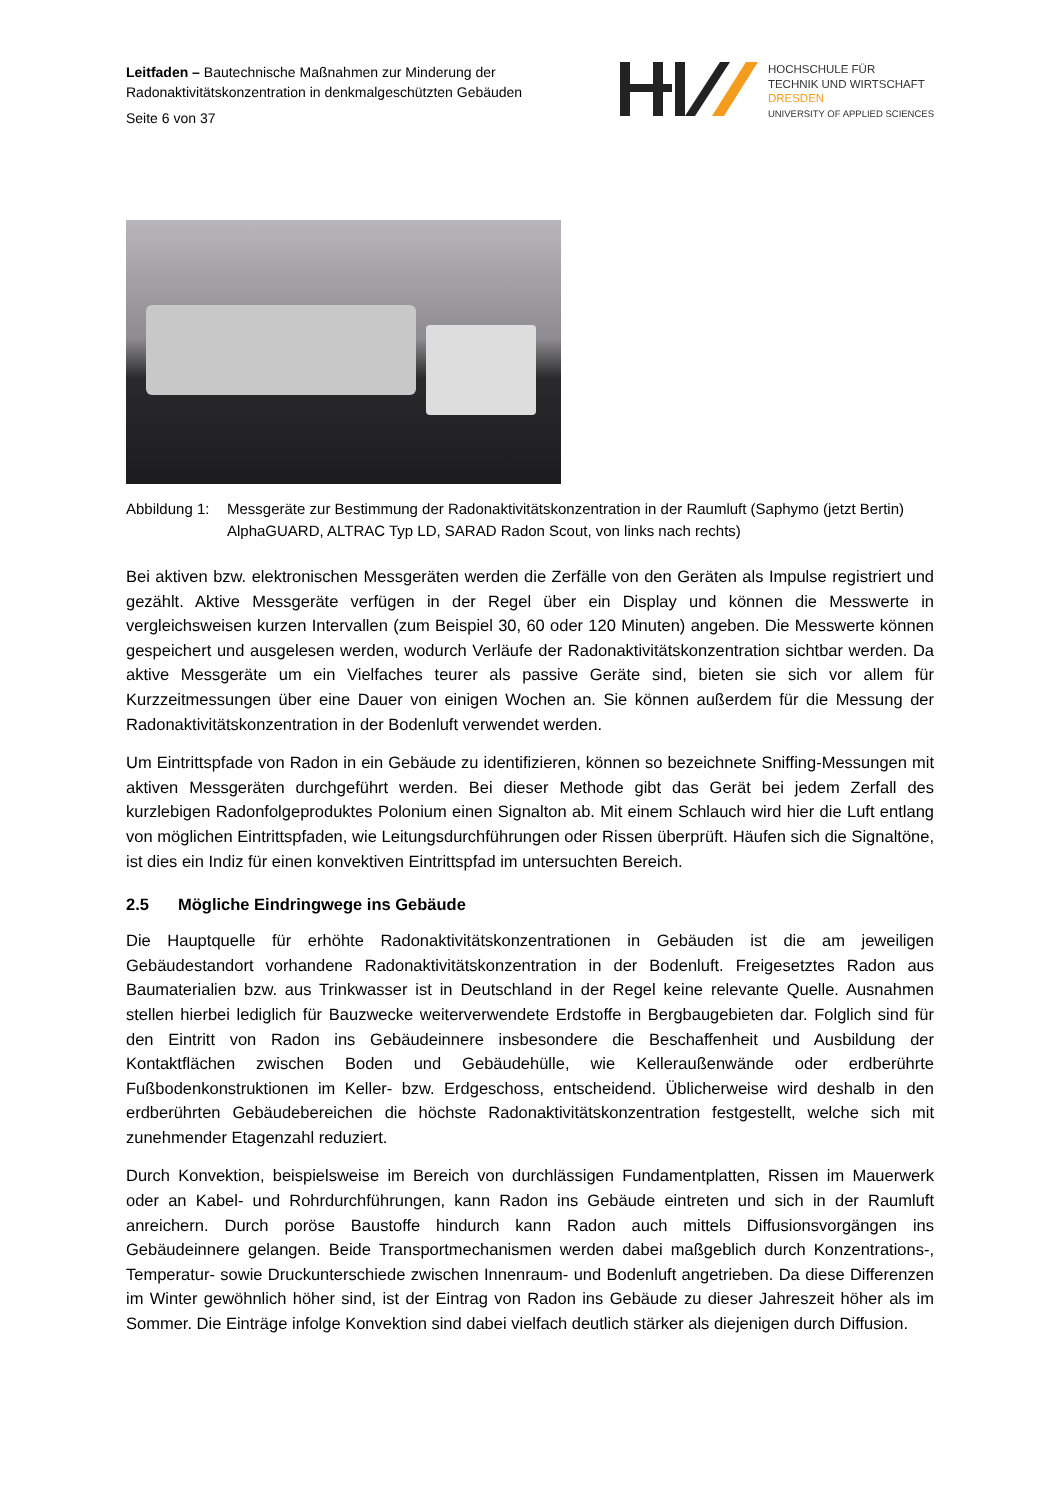Leitfaden – Bautechnische Maßnahmen zur Minderung der
Radonaktivitätskonzentration in denkmalgeschützten Gebäuden
Seite 6 von 37
HOCHSCHULE FÜR
TECHNIK UND WIRTSCHAFT
DRESDEN
UNIVERSITY OF APPLIED SCIENCES
Abbildung 1:
Messgeräte zur Bestimmung der Radonaktivitätskonzentration in der Raumluft (Saphymo (jetzt Bertin) AlphaGUARD, ALTRAC Typ LD, SARAD Radon Scout, von links nach rechts)
Bei aktiven bzw. elektronischen Messgeräten werden die Zerfälle von den Geräten als Impulse registriert und gezählt. Aktive Messgeräte verfügen in der Regel über ein Display und können die Messwerte in vergleichsweisen kurzen Intervallen (zum Beispiel 30, 60 oder 120 Minuten) angeben. Die Messwerte können gespeichert und ausgelesen werden, wodurch Verläufe der Radonaktivitätskonzentration sichtbar werden. Da aktive Messgeräte um ein Vielfaches teurer als passive Geräte sind, bieten sie sich vor allem für Kurzzeitmessungen über eine Dauer von einigen Wochen an. Sie können außerdem für die Messung der Radonaktivitätskonzentration in der Bodenluft verwendet werden.
Um Eintrittspfade von Radon in ein Gebäude zu identifizieren, können so bezeichnete Sniffing-Messungen mit aktiven Messgeräten durchgeführt werden. Bei dieser Methode gibt das Gerät bei jedem Zerfall des kurzlebigen Radonfolgeproduktes Polonium einen Signalton ab. Mit einem Schlauch wird hier die Luft entlang von möglichen Eintrittspfaden, wie Leitungsdurchführungen oder Rissen überprüft. Häufen sich die Signaltöne, ist dies ein Indiz für einen konvektiven Eintrittspfad im untersuchten Bereich.
2.5 Mögliche Eindringwege ins Gebäude
Die Hauptquelle für erhöhte Radonaktivitätskonzentrationen in Gebäuden ist die am jeweiligen Gebäudestandort vorhandene Radonaktivitätskonzentration in der Bodenluft. Freigesetztes Radon aus Baumaterialien bzw. aus Trinkwasser ist in Deutschland in der Regel keine relevante Quelle. Ausnahmen stellen hierbei lediglich für Bauzwecke weiterverwendete Erdstoffe in Bergbaugebieten dar. Folglich sind für den Eintritt von Radon ins Gebäudeinnere insbesondere die Beschaffenheit und Ausbildung der Kontaktflächen zwischen Boden und Gebäudehülle, wie Kelleraußenwände oder erdberührte Fußbodenkonstruktionen im Keller- bzw. Erdgeschoss, entscheidend. Üblicherweise wird deshalb in den erdberührten Gebäudebereichen die höchste Radonaktivitätskonzentration festgestellt, welche sich mit zunehmender Etagenzahl reduziert.
Durch Konvektion, beispielsweise im Bereich von durchlässigen Fundamentplatten, Rissen im Mauerwerk oder an Kabel- und Rohrdurchführungen, kann Radon ins Gebäude eintreten und sich in der Raumluft anreichern. Durch poröse Baustoffe hindurch kann Radon auch mittels Diffusionsvorgängen ins Gebäudeinnere gelangen. Beide Transportmechanismen werden dabei maßgeblich durch Konzentrations-, Temperatur- sowie Druckunterschiede zwischen Innenraum- und Bodenluft angetrieben. Da diese Differenzen im Winter gewöhnlich höher sind, ist der Eintrag von Radon ins Gebäude zu dieser Jahreszeit höher als im Sommer. Die Einträge infolge Konvektion sind dabei vielfach deutlich stärker als diejenigen durch Diffusion.